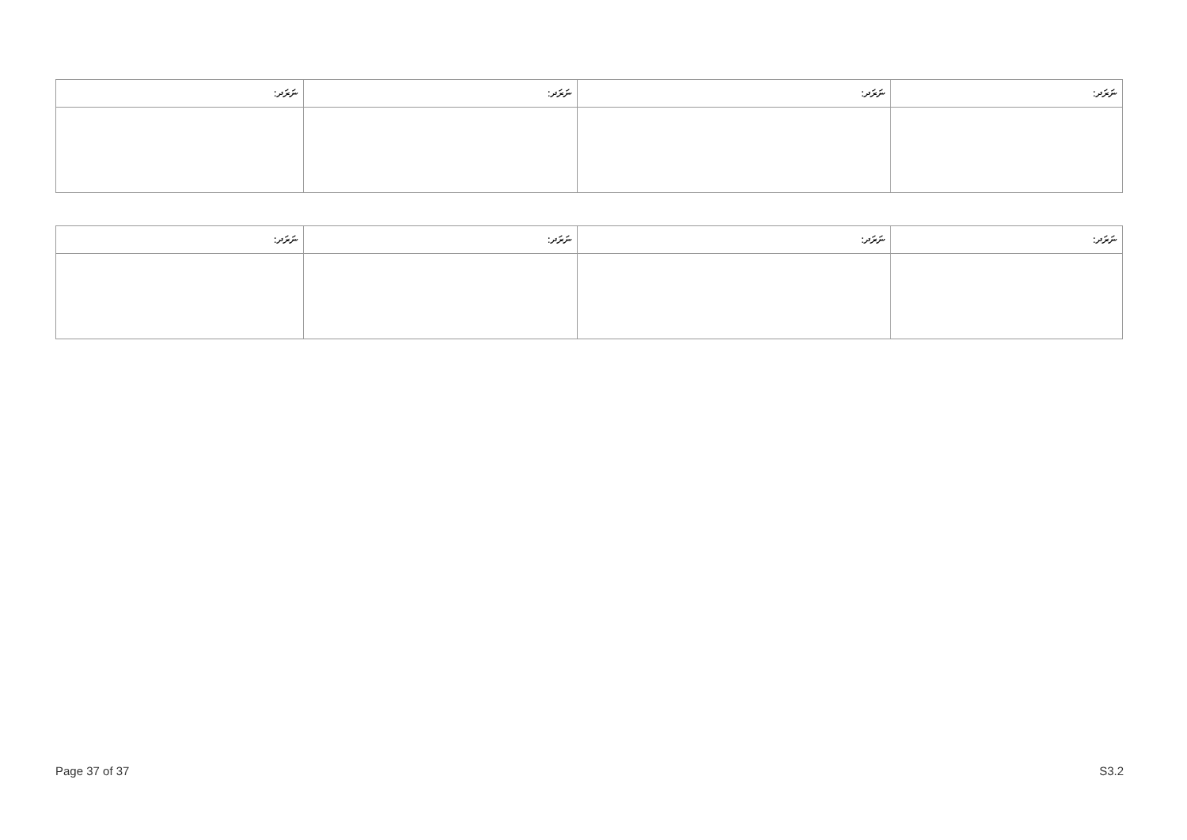| ނަރަދ: | ނަރަދ: | ނަރަދ: | ނަރަދ: |
| --- | --- | --- | --- |
| ނަރަދ: | ނަރަދ: | ނަރަދ: | ނަރަދ: |
| --- | --- | --- | --- |
Page 37 of 37 S3.2